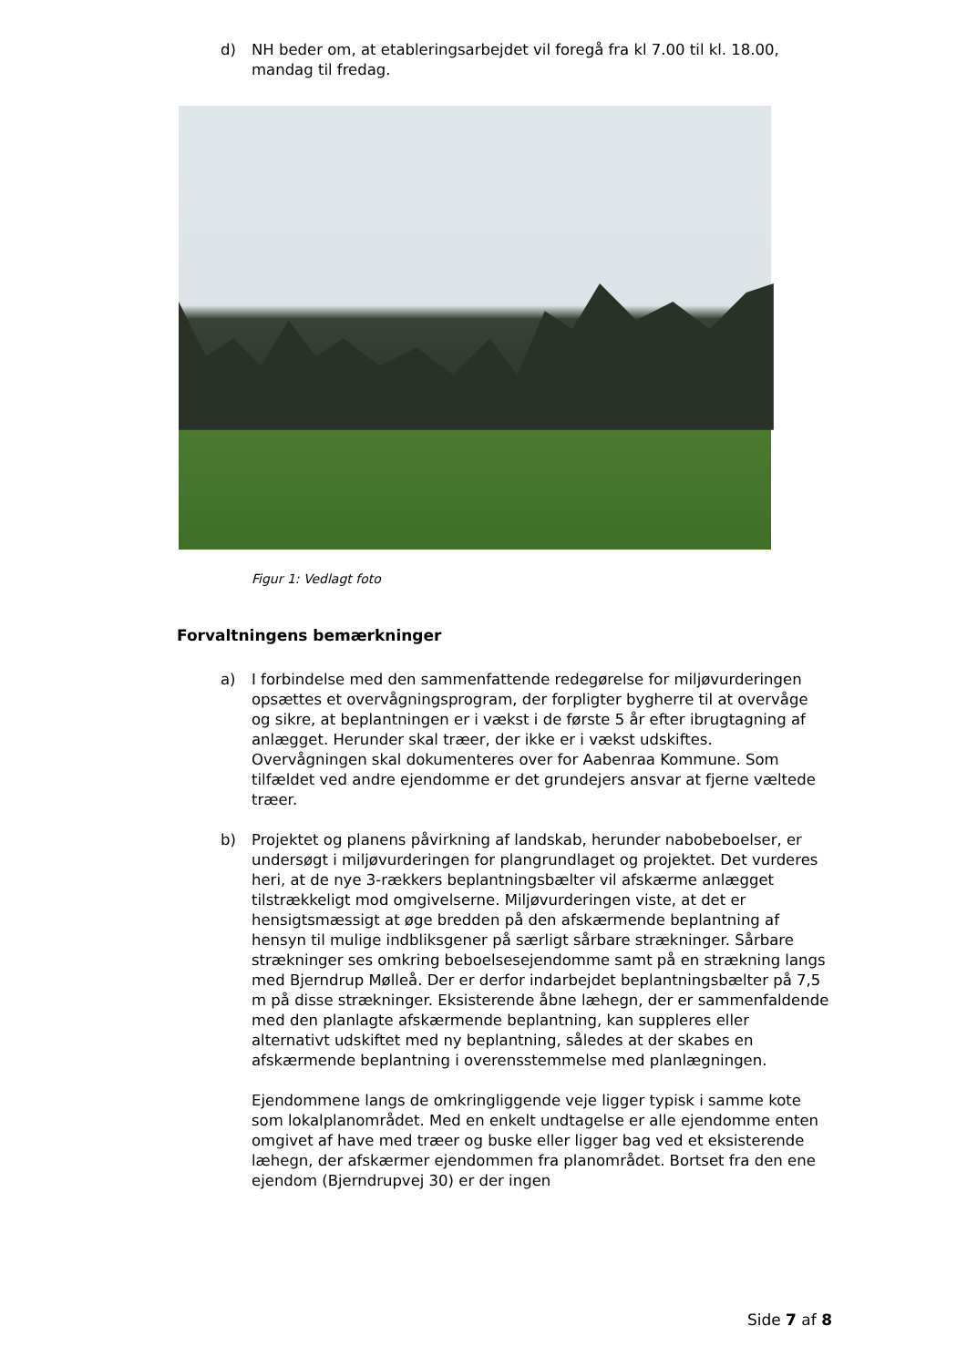d) NH beder om, at etableringsarbejdet vil foregå fra kl 7.00 til kl. 18.00, mandag til fredag.
Figur 1: Vedlagt foto
Forvaltningens bemærkninger
a) I forbindelse med den sammenfattende redegørelse for miljøvurderingen opsættes et overvågningsprogram, der forpligter bygherre til at overvåge og sikre, at beplantningen er i vækst i de første 5 år efter ibrugtagning af anlægget. Herunder skal træer, der ikke er i vækst udskiftes. Overvågningen skal dokumenteres over for Aabenraa Kommune. Som tilfældet ved andre ejendomme er det grundejers ansvar at fjerne væltede træer.
b) Projektet og planens påvirkning af landskab, herunder nabobeboelser, er undersøgt i miljøvurderingen for plangrundlaget og projektet. Det vurderes heri, at de nye 3-rækkers beplantningsbælter vil afskærme anlægget tilstrækkeligt mod omgivelserne. Miljøvurderingen viste, at det er hensigtsmæssigt at øge bredden på den afskærmende beplantning af hensyn til mulige indbliksgener på særligt sårbare strækninger. Sårbare strækninger ses omkring beboelsesejendomme samt på en strækning langs med Bjerndrup Mølleå. Der er derfor indarbejdet beplantningsbælter på 7,5 m på disse strækninger. Eksisterende åbne læhegn, der er sammenfaldende med den planlagte afskærmende beplantning, kan suppleres eller alternativt udskiftet med ny beplantning, således at der skabes en afskærmende beplantning i overensstemmelse med planlægningen.
Ejendommene langs de omkringliggende veje ligger typisk i samme kote som lokalplanområdet. Med en enkelt undtagelse er alle ejendomme enten omgivet af have med træer og buske eller ligger bag ved et eksisterende læhegn, der afskærmer ejendommen fra planområdet. Bortset fra den ene ejendom (Bjerndrupvej 30) er der ingen
Side 7 af 8